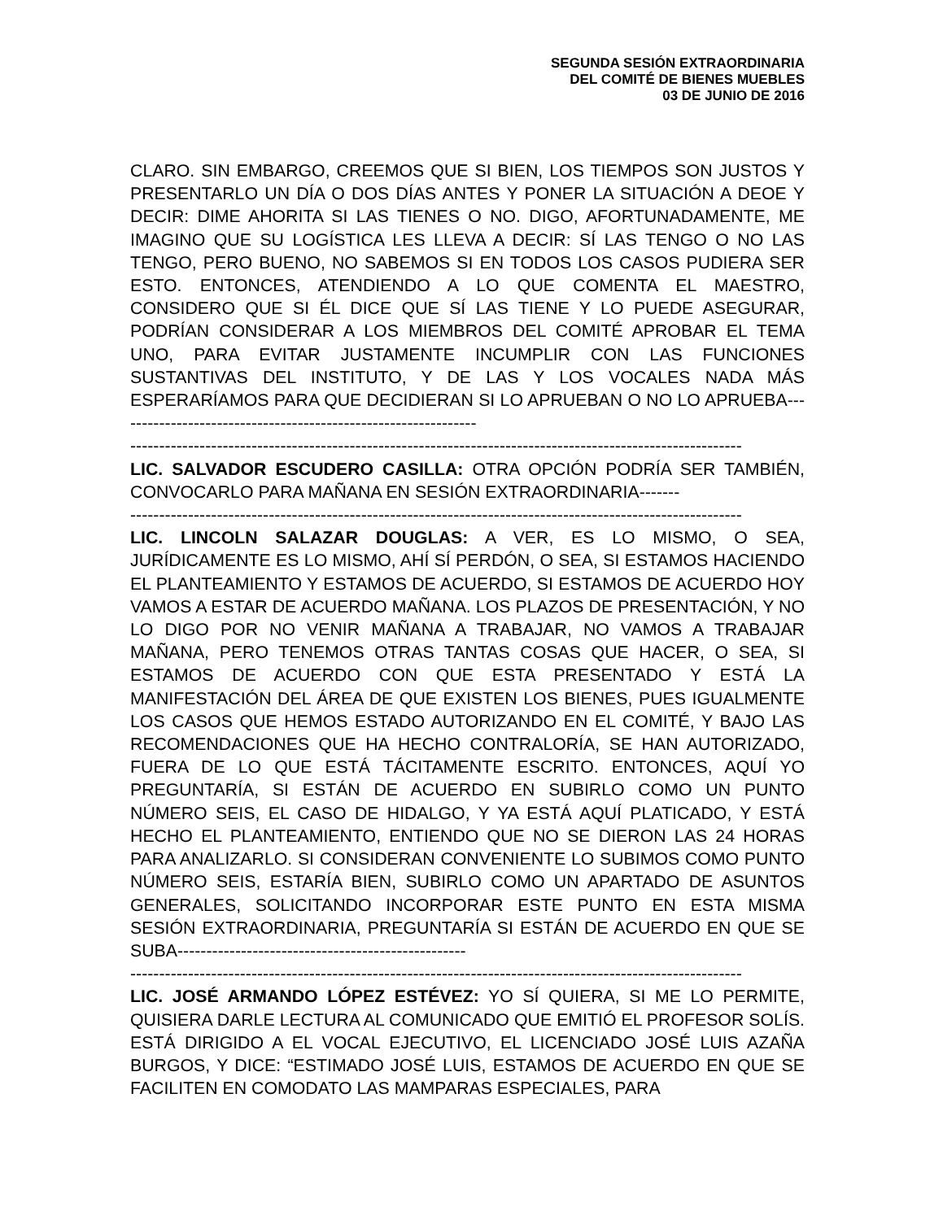SEGUNDA SESIÓN EXTRAORDINARIA
DEL COMITÉ DE BIENES MUEBLES
03 DE JUNIO DE 2016
CLARO. SIN EMBARGO, CREEMOS QUE SI BIEN, LOS TIEMPOS SON JUSTOS Y PRESENTARLO UN DÍA O DOS DÍAS ANTES Y PONER LA SITUACIÓN A DEOE Y DECIR: DIME AHORITA SI LAS TIENES O NO. DIGO, AFORTUNADAMENTE, ME IMAGINO QUE SU LOGÍSTICA LES LLEVA A DECIR: SÍ LAS TENGO O NO LAS TENGO, PERO BUENO, NO SABEMOS SI EN TODOS LOS CASOS PUDIERA SER ESTO. ENTONCES, ATENDIENDO A LO QUE COMENTA EL MAESTRO, CONSIDERO QUE SI ÉL DICE QUE SÍ LAS TIENE Y LO PUEDE ASEGURAR, PODRÍAN CONSIDERAR A LOS MIEMBROS DEL COMITÉ APROBAR EL TEMA UNO, PARA EVITAR JUSTAMENTE INCUMPLIR CON LAS FUNCIONES SUSTANTIVAS DEL INSTITUTO, Y DE LAS Y LOS VOCALES NADA MÁS ESPERARÍAMOS PARA QUE DECIDIERAN SI LO APRUEBAN O NO LO APRUEBA---------------------------------------------------------------
----------------------------------------------------------------------------------------------------------
LIC. SALVADOR ESCUDERO CASILLA: OTRA OPCIÓN PODRÍA SER TAMBIÉN, CONVOCARLO PARA MAÑANA EN SESIÓN EXTRAORDINARIA-------
----------------------------------------------------------------------------------------------------------
LIC. LINCOLN SALAZAR DOUGLAS: A VER, ES LO MISMO, O SEA, JURÍDICAMENTE ES LO MISMO, AHÍ SÍ PERDÓN, O SEA, SI ESTAMOS HACIENDO EL PLANTEAMIENTO Y ESTAMOS DE ACUERDO, SI ESTAMOS DE ACUERDO HOY VAMOS A ESTAR DE ACUERDO MAÑANA. LOS PLAZOS DE PRESENTACIÓN, Y NO LO DIGO POR NO VENIR MAÑANA A TRABAJAR, NO VAMOS A TRABAJAR MAÑANA, PERO TENEMOS OTRAS TANTAS COSAS QUE HACER, O SEA, SI ESTAMOS DE ACUERDO CON QUE ESTA PRESENTADO Y ESTÁ LA MANIFESTACIÓN DEL ÁREA DE QUE EXISTEN LOS BIENES, PUES IGUALMENTE LOS CASOS QUE HEMOS ESTADO AUTORIZANDO EN EL COMITÉ, Y BAJO LAS RECOMENDACIONES QUE HA HECHO CONTRALORÍA, SE HAN AUTORIZADO, FUERA DE LO QUE ESTÁ TÁCITAMENTE ESCRITO. ENTONCES, AQUÍ YO PREGUNTARÍA, SI ESTÁN DE ACUERDO EN SUBIRLO COMO UN PUNTO NÚMERO SEIS, EL CASO DE HIDALGO, Y YA ESTÁ AQUÍ PLATICADO, Y ESTÁ HECHO EL PLANTEAMIENTO, ENTIENDO QUE NO SE DIERON LAS 24 HORAS PARA ANALIZARLO. SI CONSIDERAN CONVENIENTE LO SUBIMOS COMO PUNTO NÚMERO SEIS, ESTARÍA BIEN, SUBIRLO COMO UN APARTADO DE ASUNTOS GENERALES, SOLICITANDO INCORPORAR ESTE PUNTO EN ESTA MISMA SESIÓN EXTRAORDINARIA, PREGUNTARÍA SI ESTÁN DE ACUERDO EN QUE SE SUBA--------------------------------------------------
----------------------------------------------------------------------------------------------------------
LIC. JOSÉ ARMANDO LÓPEZ ESTÉVEZ: YO SÍ QUIERA, SI ME LO PERMITE, QUISIERA DARLE LECTURA AL COMUNICADO QUE EMITIÓ EL PROFESOR SOLÍS. ESTÁ DIRIGIDO A EL VOCAL EJECUTIVO, EL LICENCIADO JOSÉ LUIS AZAÑA BURGOS, Y DICE: “ESTIMADO JOSÉ LUIS, ESTAMOS DE ACUERDO EN QUE SE FACILITEN EN COMODATO LAS MAMPARAS ESPECIALES, PARA